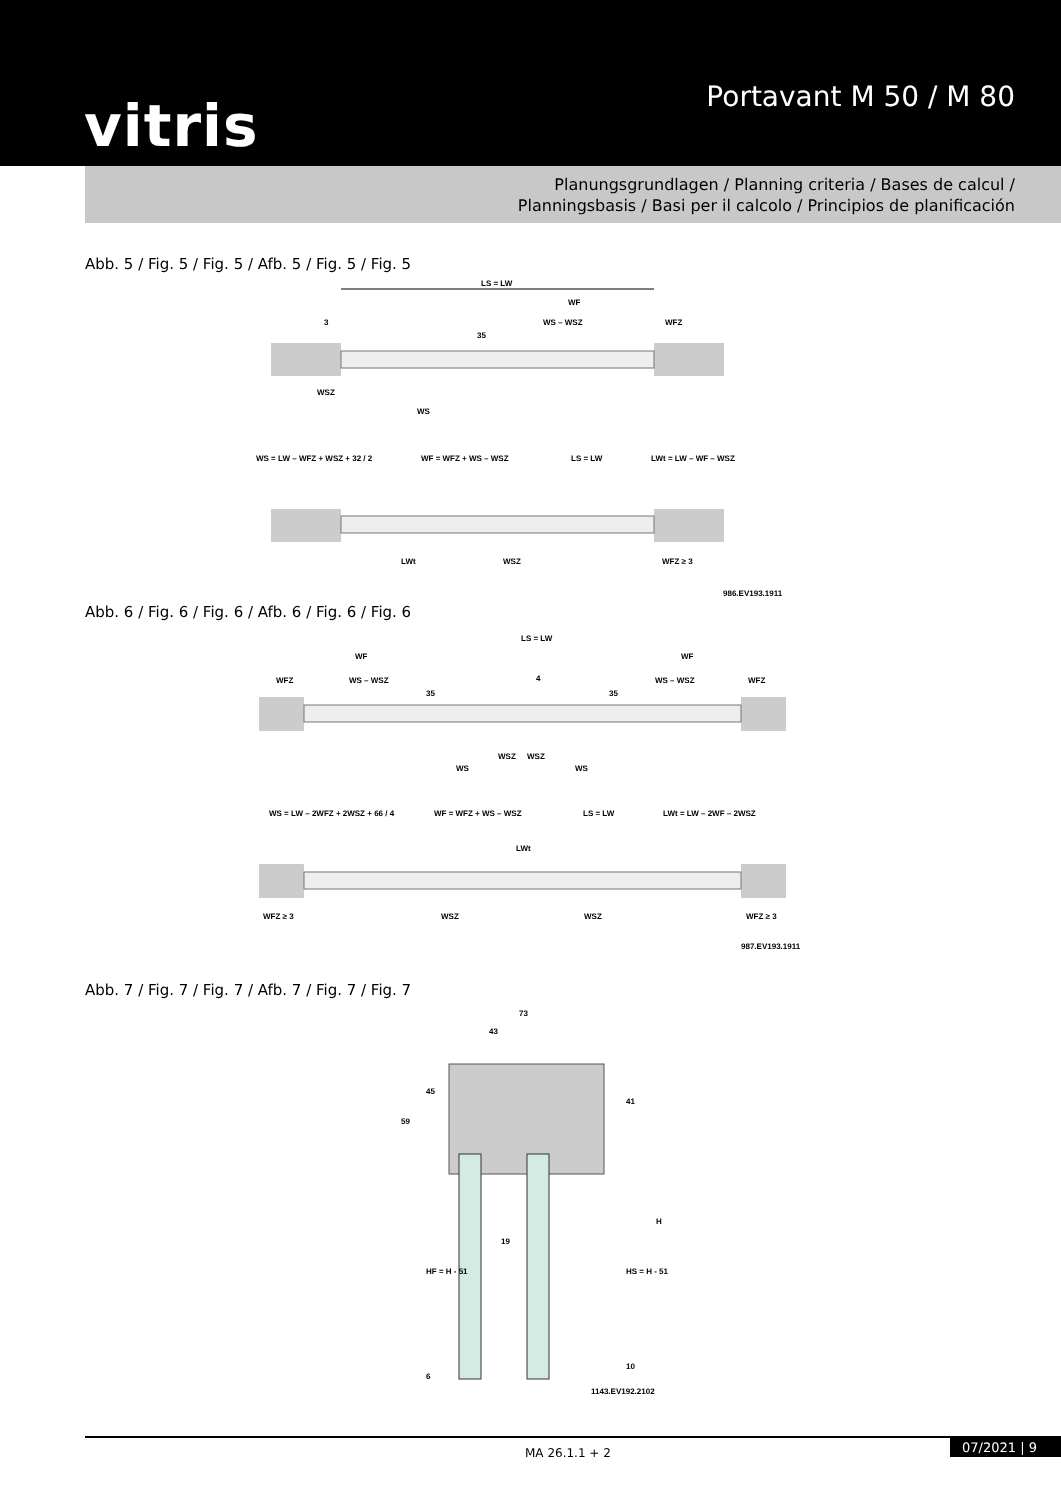vitris Portavant M 50 / M 80
Planungsgrundlagen / Planning criteria / Bases de calcul /
Planningsbasis / Basi per il calcolo / Principios de planificación
Abb. 5 / Fig. 5 / Fig. 5 / Afb. 5 / Fig. 5 / Fig. 5
LS = LW
WF
WS – WSZ
WFZ
3
35
WSZ
WS
WS = LW – WFZ + WSZ + 32 / 2
WF = WFZ + WS – WSZ
LS = LW
LWt = LW – WF – WSZ
LWt
WSZ
WFZ ≥ 3
986.EV193.1911
Abb. 6 / Fig. 6 / Fig. 6 / Afb. 6 / Fig. 6 / Fig. 6
LS = LW
WF
WF
WFZ
WS – WSZ
4
WS – WSZ
WFZ
35
35
WSZ
WSZ
WS
WS
WS = LW – 2WFZ + 2WSZ + 66 / 4
WF = WFZ + WS – WSZ
LS = LW
LWt = LW – 2WF – 2WSZ
LWt
WFZ ≥ 3
WSZ
WSZ
WFZ ≥ 3
987.EV193.1911
Abb. 7 / Fig. 7 / Fig. 7 / Afb. 7 / Fig. 7 / Fig. 7
73
43
59
45
41
19
HF = H - 51
HS = H - 51
H
6
10
1143.EV192.2102
MA 26.1.1 + 2 07/2021 | 9